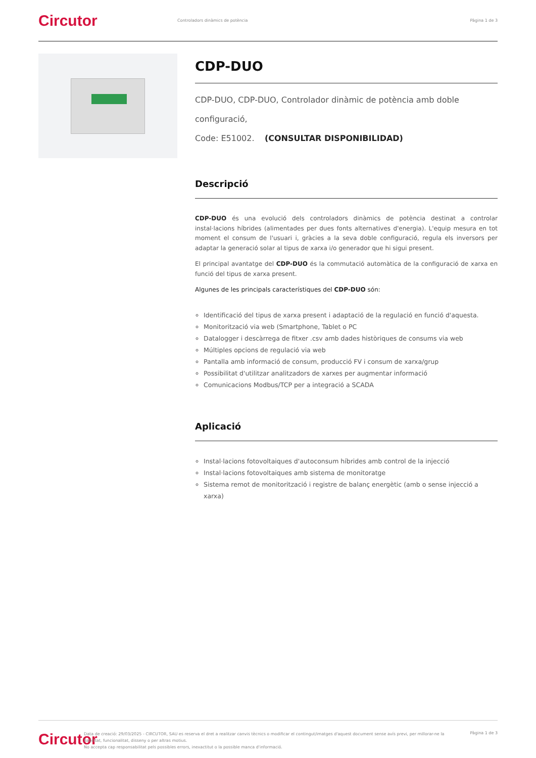Circutor
Controladors dinàmics de potència
Pàgina 1 de 3
CDP-DUO
CDP-DUO, CDP-DUO, Controlador dinàmic de potència amb doble configuració,
Code: E51002. (CONSULTAR DISPONIBILIDAD)
Descripció
CDP-DUO és una evolució dels controladors dinàmics de potència destinat a controlar instal·lacions híbrides (alimentades per dues fonts alternatives d'energia). L'equip mesura en tot moment el consum de l'usuari i, gràcies a la seva doble configuració, regula els inversors per adaptar la generació solar al tipus de xarxa i/o generador que hi sigui present.
El principal avantatge del CDP-DUO és la commutació automàtica de la configuració de xarxa en funció del tipus de xarxa present.
Algunes de les principals característiques del CDP-DUO són:
Identificació del tipus de xarxa present i adaptació de la regulació en funció d'aquesta.
Monitorització via web (Smartphone, Tablet o PC
Datalogger i descàrrega de fitxer .csv amb dades històriques de consums via web
Múltiples opcions de regulació via web
Pantalla amb informació de consum, producció FV i consum de xarxa/grup
Possibilitat d'utilitzar analitzadors de xarxes per augmentar informació
Comunicacions Modbus/TCP per a integració a SCADA
Aplicació
Instal·lacions fotovoltaiques d'autoconsum híbrides amb control de la injecció
Instal·lacions fotovoltaiques amb sistema de monitoratge
Sistema remot de monitorització i registre de balanç energètic (amb o sense injecció a xarxa)
Circutor
Data de creació: 29/03/2025 - CIRCUTOR, SAU es reserva el dret a realitzar canvis tècnics o modificar el contingut/imatges d'aquest document sense avís previ, per millorar-ne la fiabilitat, funcionalitat, disseny o per altras motius.
No accepta cap responsabilitat pels possibles errors, inexactitut o la possible manca d'informació.
Pàgina 1 de 3